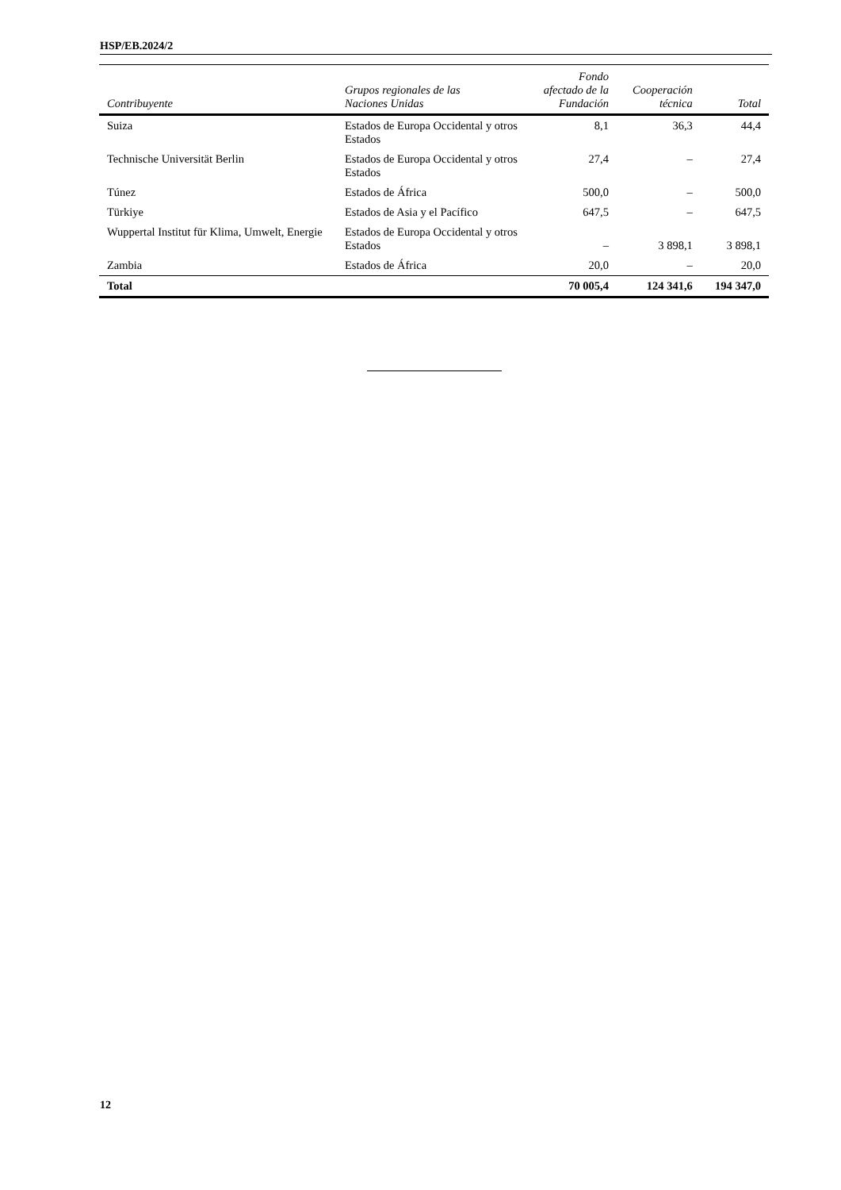HSP/EB.2024/2
| Contribuyente | Grupos regionales de las Naciones Unidas | Fondo afectado de la Fundación | Cooperación técnica | Total |
| --- | --- | --- | --- | --- |
| Suiza | Estados de Europa Occidental y otros Estados | 8,1 | 36,3 | 44,4 |
| Technische Universität Berlin | Estados de Europa Occidental y otros Estados | 27,4 | – | 27,4 |
| Túnez | Estados de África | 500,0 | – | 500,0 |
| Türkiye | Estados de Asia y el Pacífico | 647,5 | – | 647,5 |
| Wuppertal Institut für Klima, Umwelt, Energie | Estados de Europa Occidental y otros Estados | – | 3 898,1 | 3 898,1 |
| Zambia | Estados de África | 20,0 | – | 20,0 |
| Total | | 70 005,4 | 124 341,6 | 194 347,0 |
12